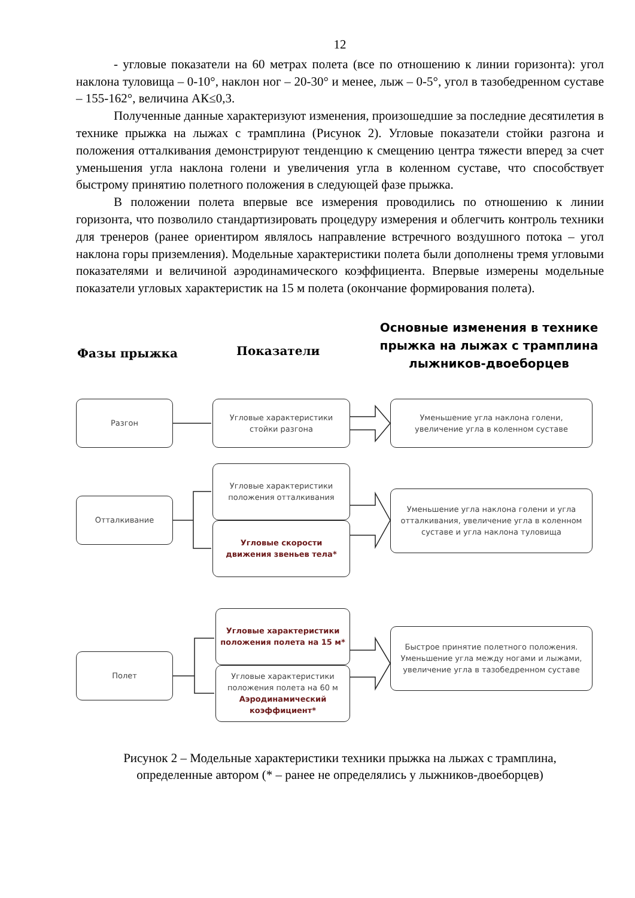12
- угловые показатели на 60 метрах полета (все по отношению к линии горизонта): угол наклона туловища – 0-10°, наклон ног – 20-30° и менее, лыж – 0-5°, угол в тазобедренном суставе – 155-162°, величина АК≤0,3.
Полученные данные характеризуют изменения, произошедшие за последние десятилетия в технике прыжка на лыжах с трамплина (Рисунок 2). Угловые показатели стойки разгона и положения отталкивания демонстрируют тенденцию к смещению центра тяжести вперед за счет уменьшения угла наклона голени и увеличения угла в коленном суставе, что способствует быстрому принятию полетного положения в следующей фазе прыжка.
В положении полета впервые все измерения проводились по отношению к линии горизонта, что позволило стандартизировать процедуру измерения и облегчить контроль техники для тренеров (ранее ориентиром являлось направление встречного воздушного потока – угол наклона горы приземления). Модельные характеристики полета были дополнены тремя угловыми показателями и величиной аэродинамического коэффициента. Впервые измерены модельные показатели угловых характеристик на 15 м полета (окончание формирования полета).
Фазы прыжка Показатели
Основные изменения в технике прыжка на лыжах с трамплина лыжников-двоеборцев
Разгон
Угловые характеристики
стойки разгона
Уменьшение угла наклона голени,
увеличение угла в коленном суставе
Отталкивание
Угловые характеристики
положения отталкивания
Угловые скорости
движения звеньев тела*
Уменьшение угла наклона голени и угла отталкивания, увеличение угла в коленном суставе и угла наклона туловища
Полет
Угловые характеристики
положения полета на 15 м*
Угловые характеристики
положения полета на 60 м
Аэродинамический
коэффициент*
Быстрое принятие полетного положения. Уменьшение угла между ногами и лыжами, увеличение угла в тазобедренном суставе
Рисунок 2 – Модельные характеристики техники прыжка на лыжах с трамплина,
определенные автором (* – ранее не определялись у лыжников-двоеборцев)